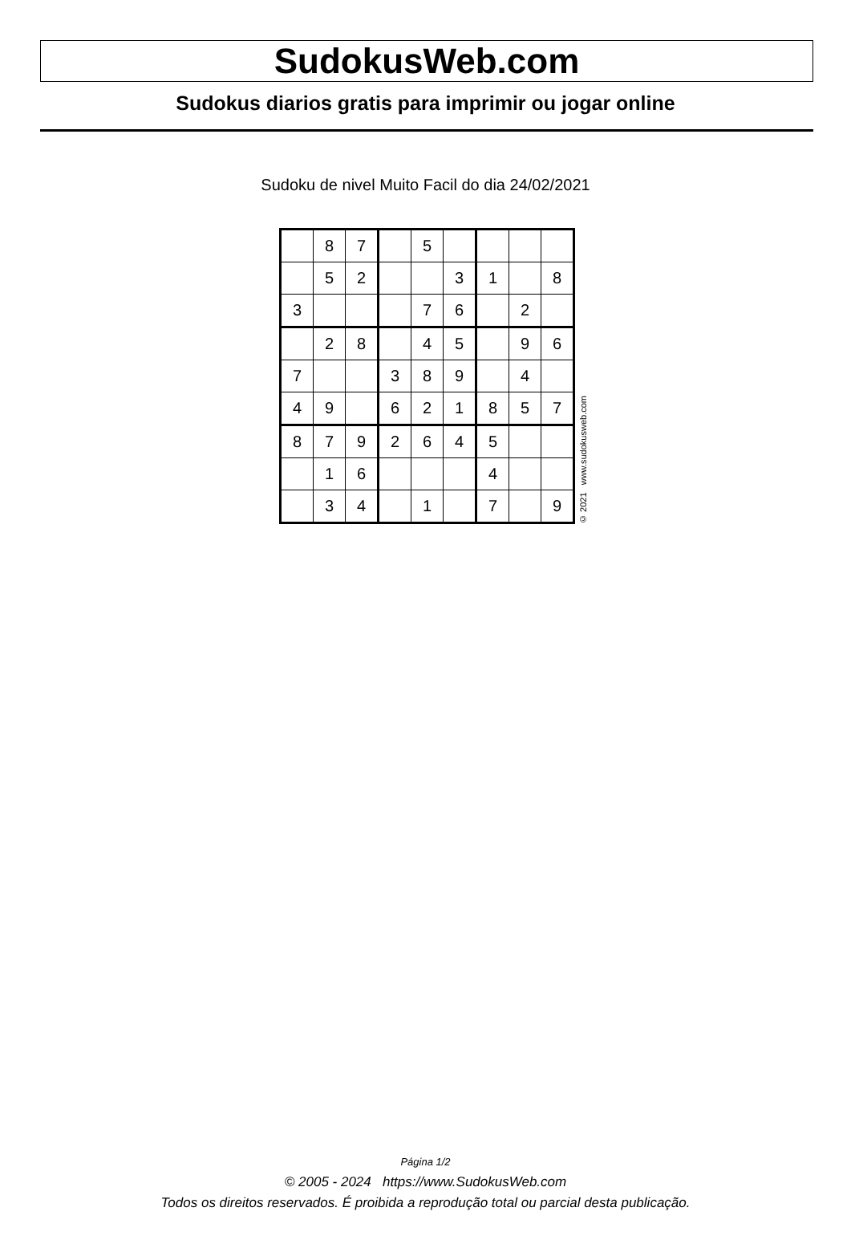SudokusWeb.com
Sudokus diarios gratis para imprimir ou jogar online
Sudoku de nivel Muito Facil do dia 24/02/2021
| | 8 | 7 | | 5 | | | | |
| | 5 | 2 | | | 3 | 1 | | 8 |
| 3 | | | | 7 | 6 | | 2 | |
| | 2 | 8 | | 4 | 5 | | 9 | 6 |
| 7 | | | 3 | 8 | 9 | | 4 | |
| 4 | 9 | | 6 | 2 | 1 | 8 | 5 | 7 |
| 8 | 7 | 9 | 2 | 6 | 4 | 5 | | |
| | 1 | 6 | | | | 4 | | |
| | 3 | 4 | | 1 | | 7 | | 9 |
© 2021 www.sudokusweb.com
Página 1/2
© 2005 - 2024 https://www.SudokusWeb.com
Todos os direitos reservados. É proibida a reprodução total ou parcial desta publicação.